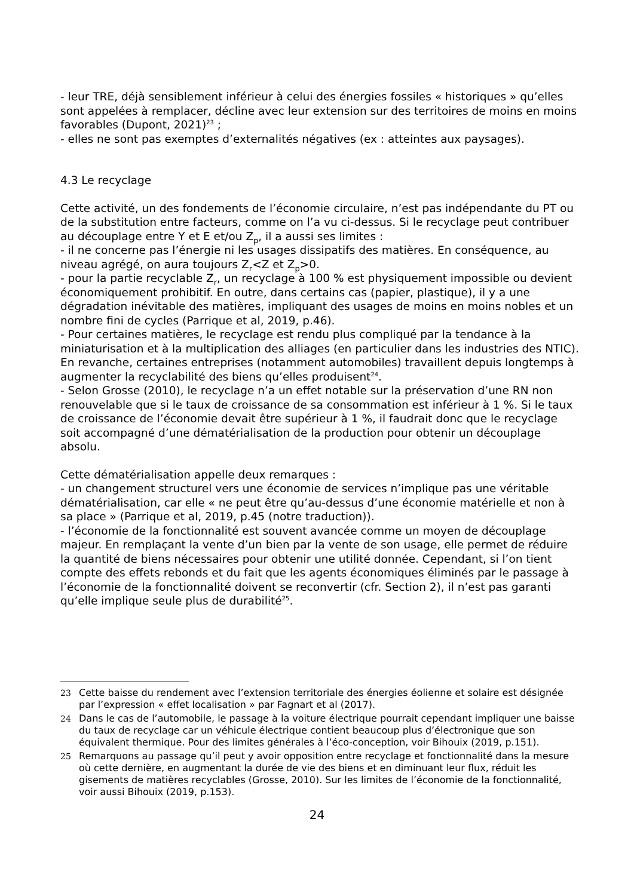- leur TRE, déjà sensiblement inférieur à celui des énergies fossiles « historiques » qu’elles sont appelées à remplacer, décline avec leur extension sur des territoires de moins en moins favorables (Dupont, 2021)<sup>23</sup> ;
- elles ne sont pas exemptes d’externalités négatives (ex : atteintes aux paysages).
4.3 Le recyclage
Cette activité, un des fondements de l’économie circulaire, n’est pas indépendante du PT ou de la substitution entre facteurs, comme on l’a vu ci-dessus. Si le recyclage peut contribuer au découplage entre Y et E et/ou Z<sub>p</sub>, il a aussi ses limites :
- il ne concerne pas l’énergie ni les usages dissipatifs des matières. En conséquence, au niveau agrégé, on aura toujours Z<sub>r</sub><Z et Z<sub>p</sub>>0.
- pour la partie recyclable Z<sub>r</sub>, un recyclage à 100 % est physiquement impossible ou devient économiquement prohibitif. En outre, dans certains cas (papier, plastique), il y a une dégradation inévitable des matières, impliquant des usages de moins en moins nobles et un nombre fini de cycles (Parrique et al, 2019, p.46).
- Pour certaines matières, le recyclage est rendu plus compliqué par la tendance à la miniaturisation et à la multiplication des alliages (en particulier dans les industries des NTIC). En revanche, certaines entreprises (notamment automobiles) travaillent depuis longtemps à augmenter la recyclabilité des biens qu’elles produisent<sup>24</sup>.
- Selon Grosse (2010), le recyclage n’a un effet notable sur la préservation d’une RN non renouvelable que si le taux de croissance de sa consommation est inférieur à 1 %. Si le taux de croissance de l’économie devait être supérieur à 1 %, il faudrait donc que le recyclage soit accompagné d’une dématérialisation de la production pour obtenir un découplage absolu.
Cette dématérialisation appelle deux remarques :
- un changement structurel vers une économie de services n’implique pas une véritable dématérialisation, car elle « ne peut être qu’au-dessus d’une économie matérielle et non à sa place » (Parrique et al, 2019, p.45 (notre traduction)).
- l’économie de la fonctionnalité est souvent avancée comme un moyen de découplage majeur. En remplaçant la vente d’un bien par la vente de son usage, elle permet de réduire la quantité de biens nécessaires pour obtenir une utilité donnée. Cependant, si l’on tient compte des effets rebonds et du fait que les agents économiques éliminés par le passage à l’économie de la fonctionnalité doivent se reconvertir (cfr. Section 2), il n’est pas garanti qu’elle implique seule plus de durabilité<sup>25</sup>.
23 Cette baisse du rendement avec l’extension territoriale des énergies éolienne et solaire est désignée par l’expression « effet localisation » par Fagnart et al (2017).
24 Dans le cas de l’automobile, le passage à la voiture électrique pourrait cependant impliquer une baisse du taux de recyclage car un véhicule électrique contient beaucoup plus d’électronique que son équivalent thermique. Pour des limites générales à l’éco-conception, voir Bihouix (2019, p.151).
25 Remarquons au passage qu’il peut y avoir opposition entre recyclage et fonctionnalité dans la mesure où cette dernière, en augmentant la durée de vie des biens et en diminuant leur flux, réduit les gisements de matières recyclables (Grosse, 2010). Sur les limites de l’économie de la fonctionnalité, voir aussi Bihouix (2019, p.153).
24